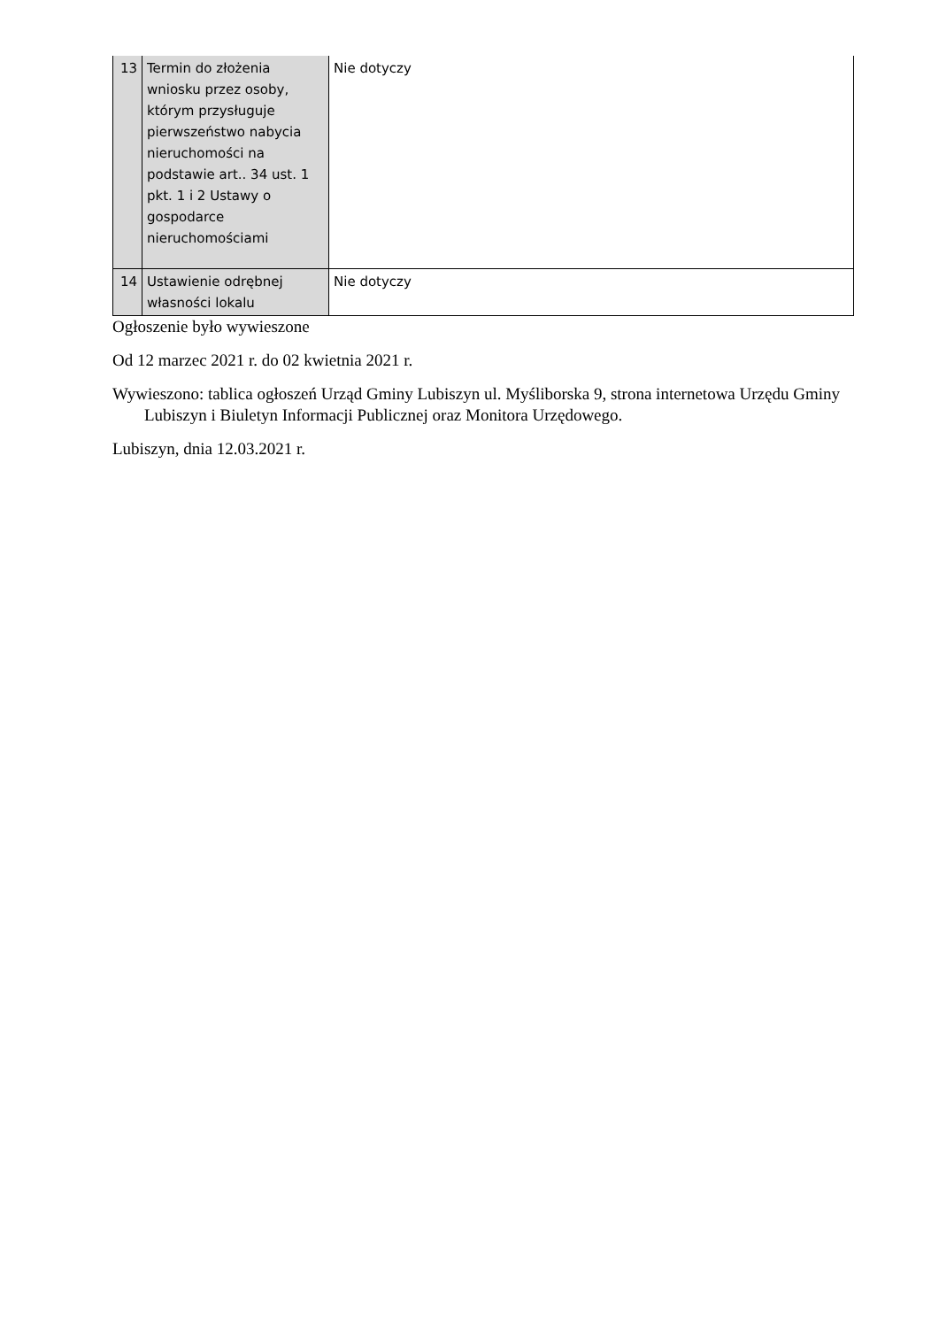| 13 | Termin do złożenia wniosku przez osoby, którym przysługuje pierwszeństwo nabycia nieruchomości na podstawie art.. 34 ust. 1 pkt. 1 i 2 Ustawy o gospodarce nieruchomościami | Nie dotyczy |
| 14 | Ustawienie odrębnej własności lokalu | Nie dotyczy |
Ogłoszenie było wywieszone
Od 12 marzec 2021 r. do 02 kwietnia 2021 r.
Wywieszono: tablica ogłoszeń Urząd Gminy Lubiszyn ul. Myśliborska 9, strona internetowa Urzędu Gminy Lubiszyn i Biuletyn Informacji Publicznej oraz Monitora Urzędowego.
Lubiszyn, dnia 12.03.2021 r.